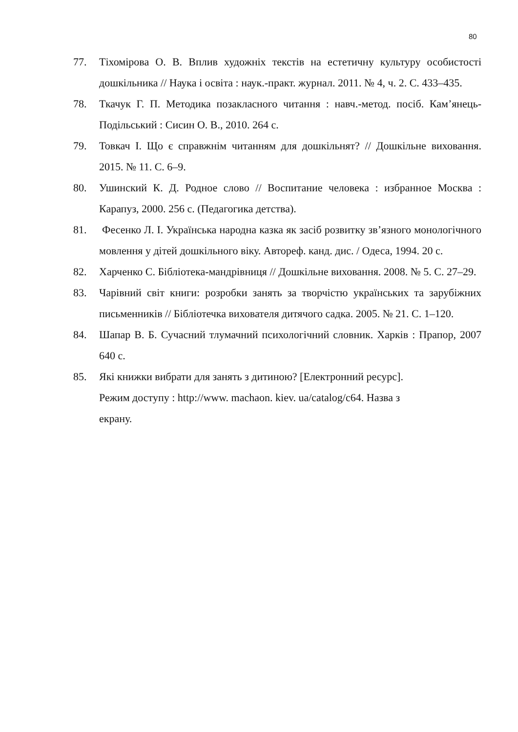80
77. Тіхомірова О. В. Вплив художніх текстів на естетичну культуру особистості дошкільника // Наука і освіта : наук.-практ. журнал. 2011. № 4, ч. 2. С. 433–435.
78. Ткачук Г. П. Методика позакласного читання : навч.-метод. посіб. Кам’янець-Подільський : Сисин О. В., 2010. 264 с.
79. Товкач І. Що є справжнім читанням для дошкільнят? // Дошкільне виховання. 2015. № 11. С. 6–9.
80. Ушинский К. Д. Родное слово // Воспитание человека : избранное Москва : Карапуз, 2000. 256 с. (Педагогика детства).
81. Фесенко Л. І. Українська народна казка як засіб розвитку зв’язного монологічного мовлення у дітей дошкільного віку. Автореф. канд. дис. / Одеса, 1994. 20 с.
82. Харченко С. Бібліотека-мандрівниця // Дошкільне виховання. 2008. № 5. С. 27–29.
83. Чарівний світ книги: розробки занять за творчістю українських та зарубіжних письменників // Бібліотечка вихователя дитячого садка. 2005. № 21. С. 1–120.
84. Шапар В. Б. Сучасний тлумачний психологічний словник. Харків : Прапор, 2007 640 с.
85. Які книжки вибрати для занять з дитиною? [Електронний ресурс].
Режим доступу : http://www. machaon. kiev. ua/catalog/c64. Назва з
екрану.